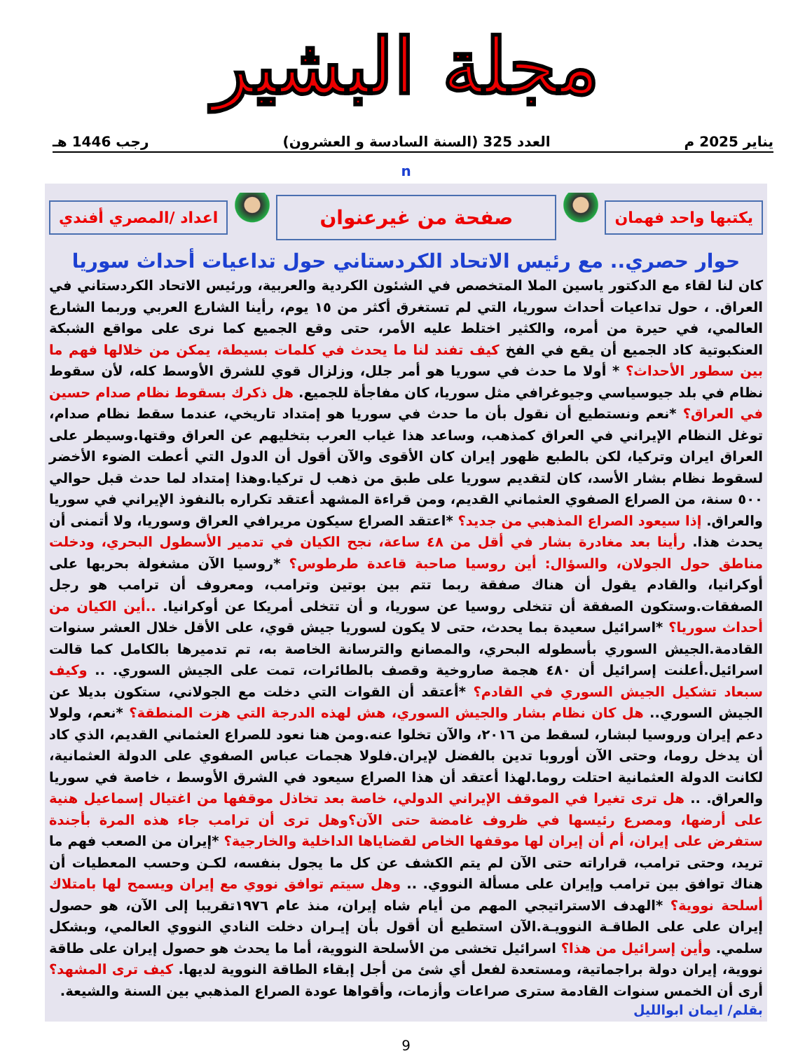مجلة البشير
يناير 2025 م العدد 325 (السنة السادسة و العشرون) رجب 1446 هـ
n
يكتبها واحد فهمان
صفحة من غيرعنوان
اعداد /المصري أفندي
حوار حصري.. مع رئيس الاتحاد الكردستاني حول تداعيات أحداث سوريا
كان لنا لقاء مع الدكتور ياسين الملا المتخصص في الشئون الكردية والعربية، ورئيس الاتحاد الكردستاني في العراق. ، حول تداعيات أحداث سوريا، التي لم تستغرق أكثر من ١٥ يوم، رأينا الشارع العربي وربما الشارع العالمي، في حيرة من أمره، والكثير اختلط عليه الأمر، حتى وقع الجميع كما نرى على مواقع الشبكة العنكبوتية كاد الجميع أن يقع في الفخ كيف تفند لنا ما يحدث في كلمات بسيطة، يمكن من خلالها فهم ما بين سطور الأحداث؟ * أولا ما حدث في سوريا هو أمر جلل، وزلزال قوي للشرق الأوسط كله، لأن سقوط نظام في بلد جيوسياسي وجيوغرافي مثل سوريا، كان مفاجأة للجميع. هل ذكرك بسقوط نظام صدام حسين في العراق؟ *نعم ونستطيع أن نقول بأن ما حدث في سوريا هو إمتداد تاريخي، عندما سقط نظام صدام، توغل النظام الإيراني في العراق كمذهب، وساعد هذا غياب العرب بتخليهم عن العراق وقتها.وسيطر على العراق ايران وتركيا، لكن بالطبع ظهور إيران كان الأقوى والآن أقول أن الدول التي أعطت الضوء الأخضر لسقوط نظام بشار الأسد، كان لتقديم سوريا على طبق من ذهب ل تركيا.وهذا إمتداد لما حدث قبل حوالي ٥٠٠ سنة، من الصراع الصفوي العثماني القديم، ومن قراءة المشهد أعتقد تكراره بالنفوذ الإيراني في سوريا والعراق. إذا سيعود الصراع المذهبي من جديد؟ *اعتقد الصراع سيكون مريرافي العراق وسوريا، ولا أتمنى أن يحدث هذا. رأينا بعد مغادرة بشار في أقل من ٤٨ ساعة، نجح الكيان في تدمير الأسطول البحري، ودخلت مناطق حول الجولان، والسؤال: أين روسيا صاحبة قاعدة طرطوس؟ *روسيا الآن مشغولة بحربها على أوكرانيا، والقادم يقول أن هناك صفقة ربما تتم بين بوتين وترامب، ومعروف أن ترامب هو رجل الصفقات.وستكون الصفقة أن تتخلى روسيا عن سوريا، و أن تتخلى أمريكا عن أوكرانيا. ..أين الكيان من أحداث سوريا؟ *اسرائيل سعيدة بما يحدث، حتى لا يكون لسوريا جيش قوي، على الأقل خلال العشر سنوات القادمة.الجيش السوري بأسطوله البحري، والمصانع والترسانة الخاصة به، تم تدميرها بالكامل كما قالت اسرائيل.أعلنت إسرائيل أن ٤٨٠ هجمة صاروخية وقصف بالطائرات، تمت على الجيش السوري. .. وكيف سبعاد تشكيل الجيش السوري في القادم؟ *أعتقد أن القوات التي دخلت مع الجولاني، ستكون بديلا عن الجيش السوري.. هل كان نظام بشار والجيش السوري، هش لهذه الدرجة التي هزت المنطقة؟ *نعم، ولولا دعم إيران وروسيا لبشار، لسقط من ٢٠١٦، والآن تخلوا عنه.ومن هنا نعود للصراع العثماني القديم، الذي كاد أن يدخل روما، وحتى الآن أوروبا تدين بالفضل لإيران.فلولا هجمات عباس الصفوي على الدولة العثمانية، لكانت الدولة العثمانية احتلت روما.لهذا أعتقد أن هذا الصراع سيعود في الشرق الأوسط ، خاصة في سوريا والعراق. .. هل ترى تغيرا في الموقف الإيراني الدولي، خاصة بعد تخاذل موقفها من اغتيال إسماعيل هنية على أرضها، ومصرع رئيسها في ظروف غامضة حتى الآن؟وهل ترى أن ترامب جاء هذه المرة بأجندة ستفرض على إيران، أم أن إيران لها موقفها الخاص لقضاياها الداخلية والخارجية؟ *إيران من الصعب فهم ما تريد، وحتى ترامب، قراراته حتى الآن لم يتم الكشف عن كل ما يجول بنفسه، لكـن وحسب المعطيات أن هناك توافق بين ترامب وإيران على مسألة النووي. .. وهل سيتم توافق نووي مع إيران ويسمح لها بامتلاك أسلحة نووية؟ *الهدف الاستراتيجي المهم من أيام شاه إيران، منذ عام ١٩٧٦تقريبا إلى الآن، هو حصول إيران على على الطاقـة النوويـة.الآن استطيع أن أقول بأن إيـران دخلت النادي النووي العالمي، وبشكل سلمي. وأين إسرائيل من هذا؟ اسرائيل تخشى من الأسلحة النووية، أما ما يحدث هو حصول إيران على طاقة نووية، إيران دولة براجماتية، ومستعدة لفعل أي شئ من أجل إبقاء الطاقة النووية لديها. كيف ترى المشهد؟ أرى أن الخمس سنوات القادمة سترى صراعات وأزمات، وأقواها عودة الصراع المذهبي بين السنة والشيعة.
بقلم/ ايمان ابوالليل
9